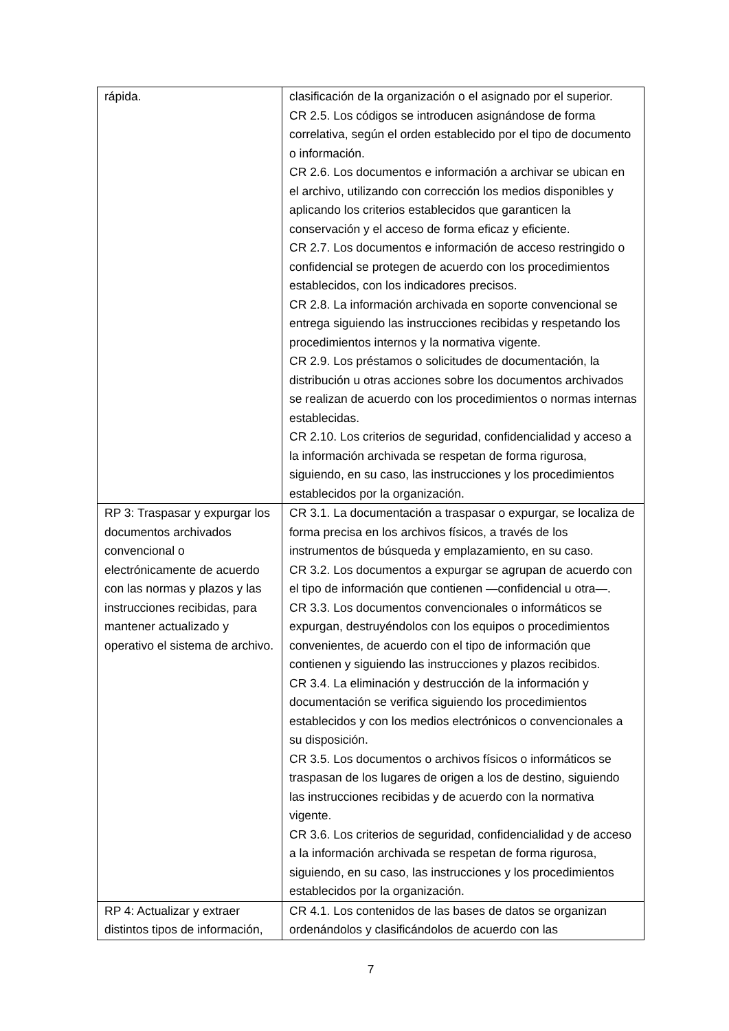| rápida. | clasificación de la organización o el asignado por el superior. CR 2.5. Los códigos se introducen asignándose de forma correlativa, según el orden establecido por el tipo de documento o información. CR 2.6. Los documentos e información a archivar se ubican en el archivo, utilizando con corrección los medios disponibles y aplicando los criterios establecidos que garanticen la conservación y el acceso de forma eficaz y eficiente. CR 2.7. Los documentos e información de acceso restringido o confidencial se protegen de acuerdo con los procedimientos establecidos, con los indicadores precisos. CR 2.8. La información archivada en soporte convencional se entrega siguiendo las instrucciones recibidas y respetando los procedimientos internos y la normativa vigente. CR 2.9. Los préstamos o solicitudes de documentación, la distribución u otras acciones sobre los documentos archivados se realizan de acuerdo con los procedimientos o normas internas establecidas. CR 2.10. Los criterios de seguridad, confidencialidad y acceso a la información archivada se respetan de forma rigurosa, siguiendo, en su caso, las instrucciones y los procedimientos establecidos por la organización. |
| RP 3: Traspasar y expurgar los documentos archivados convencional o electrónicamente de acuerdo con las normas y plazos y las instrucciones recibidas, para mantener actualizado y operativo el sistema de archivo. | CR 3.1. La documentación a traspasar o expurgar, se localiza de forma precisa en los archivos físicos, a través de los instrumentos de búsqueda y emplazamiento, en su caso. CR 3.2. Los documentos a expurgar se agrupan de acuerdo con el tipo de información que contienen —confidencial u otra—. CR 3.3. Los documentos convencionales o informáticos se expurgan, destruyéndolos con los equipos o procedimientos convenientes, de acuerdo con el tipo de información que contienen y siguiendo las instrucciones y plazos recibidos. CR 3.4. La eliminación y destrucción de la información y documentación se verifica siguiendo los procedimientos establecidos y con los medios electrónicos o convencionales a su disposición. CR 3.5. Los documentos o archivos físicos o informáticos se traspasan de los lugares de origen a los de destino, siguiendo las instrucciones recibidas y de acuerdo con la normativa vigente. CR 3.6. Los criterios de seguridad, confidencialidad y de acceso a la información archivada se respetan de forma rigurosa, siguiendo, en su caso, las instrucciones y los procedimientos establecidos por la organización. |
| RP 4: Actualizar y extraer distintos tipos de información, | CR 4.1. Los contenidos de las bases de datos se organizan ordenándolos y clasificándolos de acuerdo con las |
7